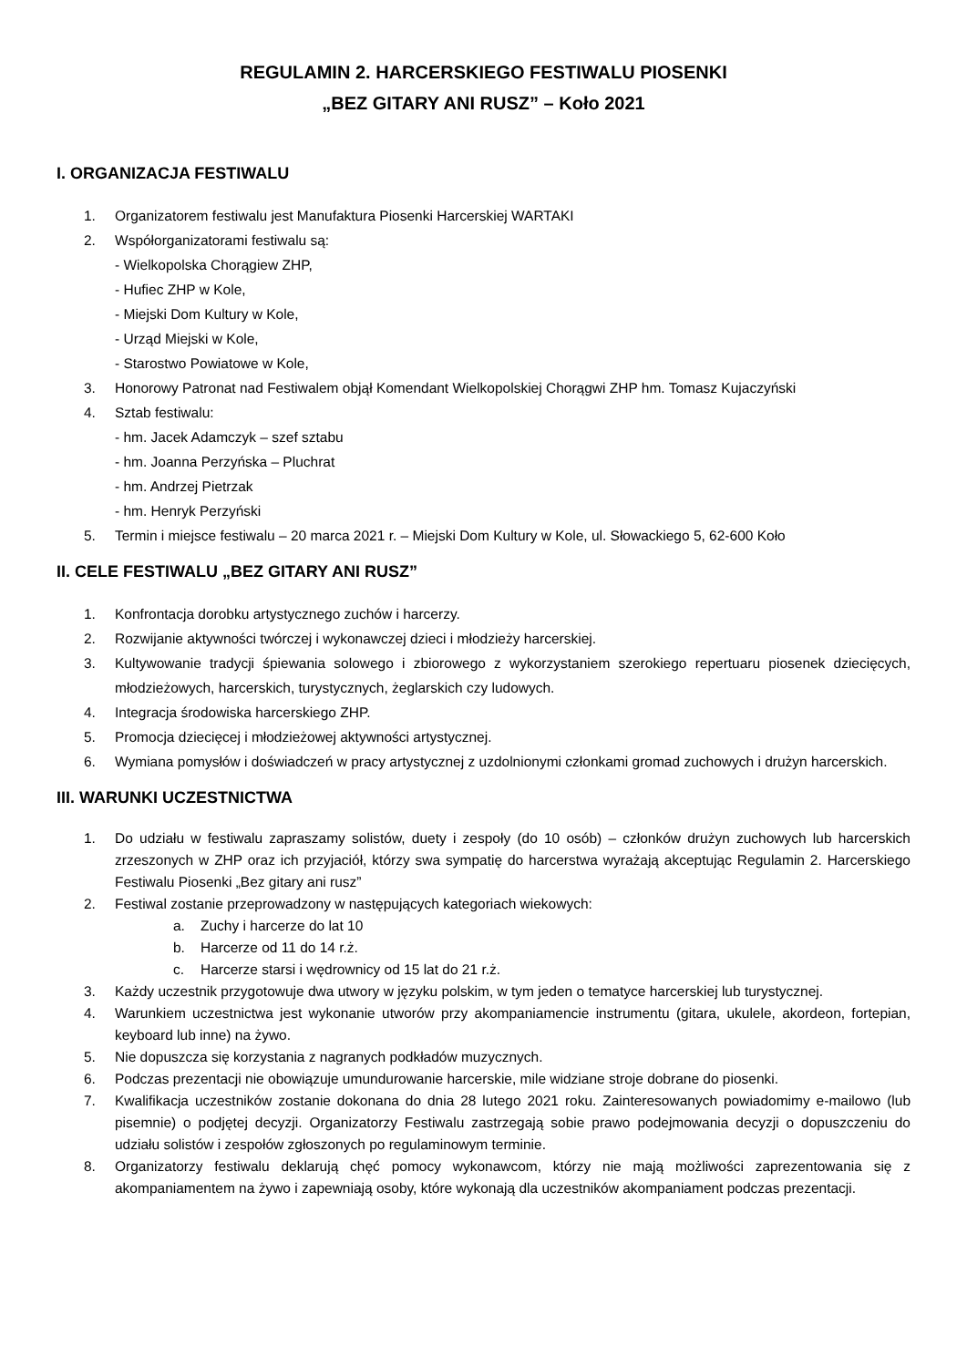REGULAMIN 2. HARCERSKIEGO FESTIWALU PIOSENKI
„BEZ GITARY ANI RUSZ” – Koło 2021
I. ORGANIZACJA FESTIWALU
1. Organizatorem festiwalu jest Manufaktura Piosenki Harcerskiej WARTAKI
2. Współorganizatorami festiwalu są:
- Wielkopolska Chorągiew ZHP,
- Hufiec ZHP w Kole,
- Miejski Dom Kultury w Kole,
- Urząd Miejski w Kole,
- Starostwo Powiatowe w Kole,
3. Honorowy Patronat nad Festiwalem objął Komendant Wielkopolskiej Chorągwi ZHP hm. Tomasz Kujaczyński
4. Sztab festiwalu:
- hm. Jacek Adamczyk – szef sztabu
- hm. Joanna Perzyńska – Pluchrat
- hm. Andrzej Pietrzak
- hm. Henryk Perzyński
5. Termin i miejsce festiwalu – 20 marca 2021 r. – Miejski Dom Kultury w Kole, ul. Słowackiego 5, 62-600 Koło
II. CELE FESTIWALU „BEZ GITARY ANI RUSZ”
1. Konfrontacja dorobku artystycznego zuchów i harcerzy.
2. Rozwijanie aktywności twórczej i wykonawczej dzieci i młodzieży harcerskiej.
3. Kultywowanie tradycji śpiewania solowego i zbiorowego z wykorzystaniem szerokiego repertuaru piosenek dziecięcych, młodzieżowych, harcerskich, turystycznych, żeglarskich czy ludowych.
4. Integracja środowiska harcerskiego ZHP.
5. Promocja dziecięcej i młodzieżowej aktywności artystycznej.
6. Wymiana pomysłów i doświadczeń w pracy artystycznej z uzdolnionymi członkami gromad zuchowych i drużyn harcerskich.
III. WARUNKI UCZESTNICTWA
1. Do udziału w festiwalu zapraszamy solistów, duety i zespoły (do 10 osób) – członków drużyn zuchowych lub harcerskich zrzeszonych w ZHP oraz ich przyjaciół, którzy swa sympatię do harcerstwa wyrażają akceptując Regulamin 2. Harcerskiego Festiwalu Piosenki „Bez gitary ani rusz”
2. Festiwal zostanie przeprowadzony w następujących kategoriach wiekowych:
a. Zuchy i harcerze do lat 10
b. Harcerze od 11 do 14 r.ż.
c. Harcerze starsi i wędrownicy od 15 lat do 21 r.ż.
3. Każdy uczestnik przygotowuje dwa utwory w języku polskim, w tym jeden o tematyce harcerskiej lub turystycznej.
4. Warunkiem uczestnictwa jest wykonanie utworów przy akompaniamencie instrumentu (gitara, ukulele, akordeon, fortepian, keyboard lub inne) na żywo.
5. Nie dopuszcza się korzystania z nagranych podkładów muzycznych.
6. Podczas prezentacji nie obowiązuje umundurowanie harcerskie, mile widziane stroje dobrane do piosenki.
7. Kwalifikacja uczestników zostanie dokonana do dnia 28 lutego 2021 roku. Zainteresowanych powiadomimy e-mailowo (lub pisemnie) o podjętej decyzji. Organizatorzy Festiwalu zastrzegają sobie prawo podejmowania decyzji o dopuszczeniu do udziału solistów i zespołów zgłoszonych po regulaminowym terminie.
8. Organizatorzy festiwalu deklarują chęć pomocy wykonawcom, którzy nie mają możliwości zaprezentowania się z akompaniamentem na żywo i zapewniają osoby, które wykonają dla uczestników akompaniament podczas prezentacji.